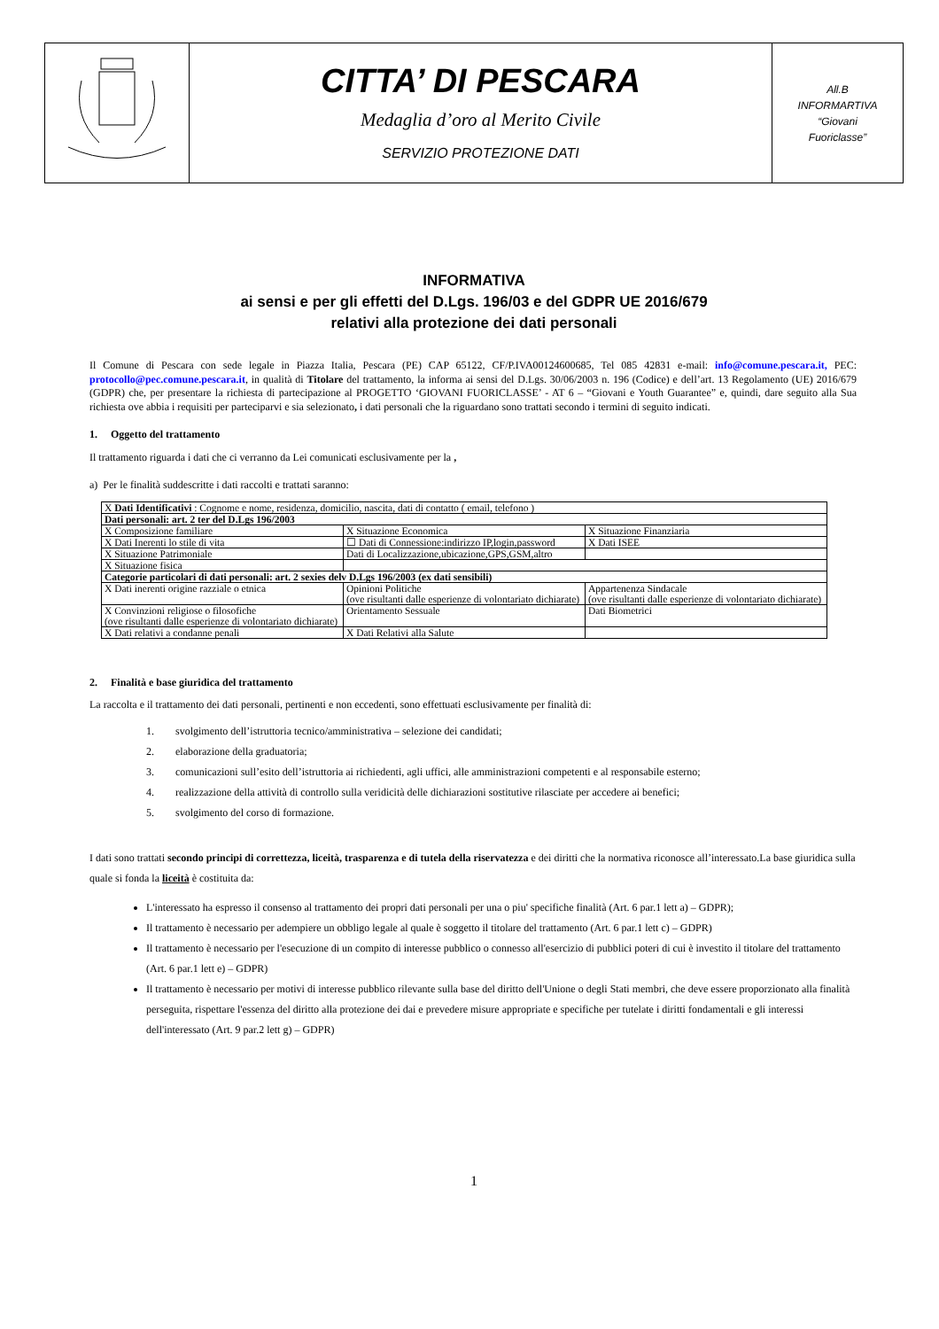| | CITTA’ DI PESCARA Medaglia d’oro al Merito Civile SERVIZIO PROTEZIONE DATI | All.B INFORMARTIVA “Giovani Fuoriclasse” |
INFORMATIVA
ai sensi e per gli effetti del D.Lgs. 196/03 e del GDPR UE 2016/679
relativi alla protezione dei dati personali
Il Comune di Pescara con sede legale in Piazza Italia, Pescara (PE) CAP 65122, CF/P.IVA00124600685, Tel 085 42831 e-mail: info@comune.pescara.it, PEC: protocollo@pec.comune.pescara.it, in qualità di Titolare del trattamento, la informa ai sensi del D.Lgs. 30/06/2003 n. 196 (Codice) e dell’art. 13 Regolamento (UE) 2016/679 (GDPR) che, per presentare la richiesta di partecipazione al PROGETTO ‘GIOVANI FUORICLASSE’ - AT 6 – “Giovani e Youth Guarantee” e, quindi, dare seguito alla Sua richiesta ove abbia i requisiti per parteciparvi e sia selezionato, i dati personali che la riguardano sono trattati secondo i termini di seguito indicati.
1. Oggetto del trattamento
Il trattamento riguarda i dati che ci verranno da Lei comunicati esclusivamente per la ,
a) Per le finalità suddescritte i dati raccolti e trattati saranno:
| X Dati Identificativi : Cognome e nome, residenza, domicilio, nascita, dati di contatto ( email, telefono ) | | |
| Dati personali: art. 2 ter del D.Lgs 196/2003 | | |
| X Composizione familiare | X Situazione Economica | X Situazione Finanziaria |
| X Dati Inerenti lo stile di vita | ☐ Dati di Connessione:indirizzo IP,login,password | X Dati ISEE |
| X Situazione Patrimoniale | Dati di Localizzazione,ubicazione,GPS,GSM,altro | |
| X Situazione fisica | | |
| Categorie particolari di dati personali: art. 2 sexies delv D.Lgs 196/2003 (ex dati sensibili) | | |
| X Dati inerenti origine razziale o etnica | Opinioni Politiche (ove risultanti dalle esperienze di volontariato dichiarate) | Appartenenza Sindacale (ove risultanti dalle esperienze di volontariato dichiarate) |
| X Convinzioni religiose o filosofiche (ove risultanti dalle esperienze di volontariato dichiarate) | Orientamento Sessuale | Dati Biometrici |
| X Dati relativi a condanne penali | X Dati Relativi alla Salute | |
2. Finalità e base giuridica del trattamento
La raccolta e il trattamento dei dati personali, pertinenti e non eccedenti, sono effettuati esclusivamente per finalità di:
1. svolgimento dell’istruttoria tecnico/amministrativa – selezione dei candidati;
2. elaborazione della graduatoria;
3. comunicazioni sull’esito dell’istruttoria ai richiedenti, agli uffici, alle amministrazioni competenti e al responsabile esterno;
4. realizzazione della attività di controllo sulla veridicità delle dichiarazioni sostitutive rilasciate per accedere ai benefici;
5. svolgimento del corso di formazione.
I dati sono trattati secondo principi di correttezza, liceità, trasparenza e di tutela della riservatezza e dei diritti che la normativa riconosce all’interessato.La base giuridica sulla quale si fonda la liceità è costituita da:
L'interessato ha espresso il consenso al trattamento dei propri dati personali per una o piu' specifiche finalità (Art. 6 par.1 lett a) – GDPR);
Il trattamento è necessario per adempiere un obbligo legale al quale è soggetto il titolare del trattamento (Art. 6 par.1 lett c) – GDPR)
Il trattamento è necessario per l'esecuzione di un compito di interesse pubblico o connesso all'esercizio di pubblici poteri di cui è investito il titolare del trattamento (Art. 6 par.1 lett e) – GDPR)
Il trattamento è necessario per motivi di interesse pubblico rilevante sulla base del diritto dell'Unione o degli Stati membri, che deve essere proporzionato alla finalità perseguita, rispettare l'essenza del diritto alla protezione dei dai e prevedere misure appropriate e specifiche per tutelate i diritti fondamentali e gli interessi dell'interessato (Art. 9 par.2 lett g) – GDPR)
1